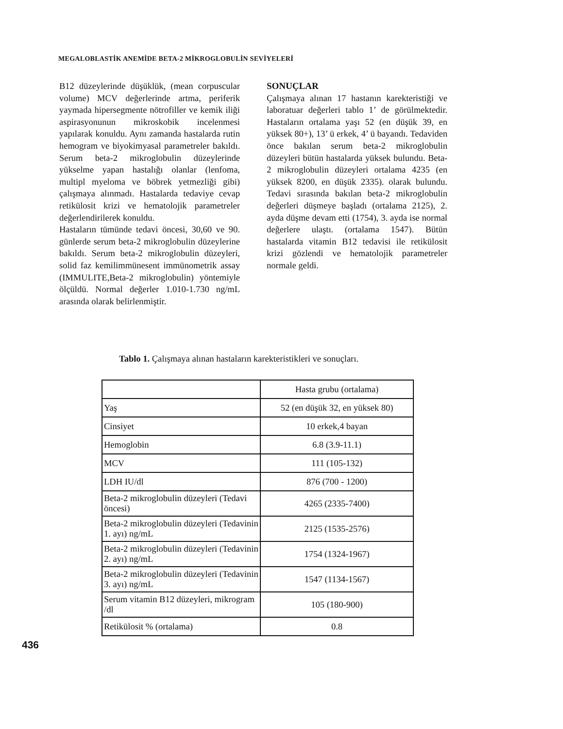MEGALOBLASTİK ANEMİDE BETA-2 MİKROGLOBULİN SEVİYELERİ
B12 düzeylerinde düşüklük, (mean corpuscular volume) MCV değerlerinde artma, periferik yaymada hipersegmente nötrofiller ve kemik iliği aspirasyonunun mikroskobik incelenmesi yapılarak konuldu. Aynı zamanda hastalarda rutin hemogram ve biyokimyasal parametreler bakıldı. Serum beta-2 mikroglobulin düzeylerinde yükselme yapan hastalığı olanlar (lenfoma, multipl myeloma ve böbrek yetmezliği gibi) çalışmaya alınmadı. Hastalarda tedaviye cevap retikülosit krizi ve hematolojik parametreler değerlendirilerek konuldu.
Hastaların tümünde tedavi öncesi, 30,60 ve 90. günlerde serum beta-2 mikroglobulin düzeylerine bakıldı. Serum beta-2 mikroglobulin düzeyleri, solid faz kemilimmünesent immünometrik assay (IMMULITE,Beta-2 mikroglobulin) yöntemiyle ölçüldü. Normal değerler 1.010-1.730 ng/mL arasında olarak belirlenmiştir.
SONUÇLAR
Çalışmaya alınan 17 hastanın karekteristiği ve laboratuar değerleri tablo 1’ de görülmektedir. Hastaların ortalama yaşı 52 (en düşük 39, en yüksek 80+), 13’ ü erkek, 4’ ü bayandı. Tedaviden önce bakılan serum beta-2 mikroglobulin düzeyleri bütün hastalarda yüksek bulundu. Beta-2 mikroglobulin düzeyleri ortalama 4235 (en yüksek 8200, en düşük 2335). olarak bulundu. Tedavi sırasında bakılan beta-2 mikroglobulin değerleri düşmeye başladı (ortalama 2125), 2. ayda düşme devam etti (1754), 3. ayda ise normal değerlere ulaştı. (ortalama 1547). Bütün hastalarda vitamin B12 tedavisi ile retikülosit krizi gözlendi ve hematolojik parametreler normale geldi.
Tablo 1. Çalışmaya alınan hastaların karekteristikleri ve sonuçları.
| | Hasta grubu (ortalama) |
| Yaş | 52 (en düşük 32, en yüksek 80) |
| Cinsiyet | 10 erkek,4 bayan |
| Hemoglobin | 6.8 (3.9-11.1) |
| MCV | 111 (105-132) |
| LDH IU/dl | 876 (700 - 1200) |
| Beta-2 mikroglobulin düzeyleri (Tedavi öncesi) | 4265 (2335-7400) |
| Beta-2 mikroglobulin düzeyleri (Tedavinin 1. ayı) ng/mL | 2125 (1535-2576) |
| Beta-2 mikroglobulin düzeyleri (Tedavinin 2. ayı) ng/mL | 1754 (1324-1967) |
| Beta-2 mikroglobulin düzeyleri (Tedavinin 3. ayı) ng/mL | 1547 (1134-1567) |
| Serum vitamin B12 düzeyleri, mikrogram /dl | 105 (180-900) |
| Retikülosit % (ortalama) | 0.8 |
436